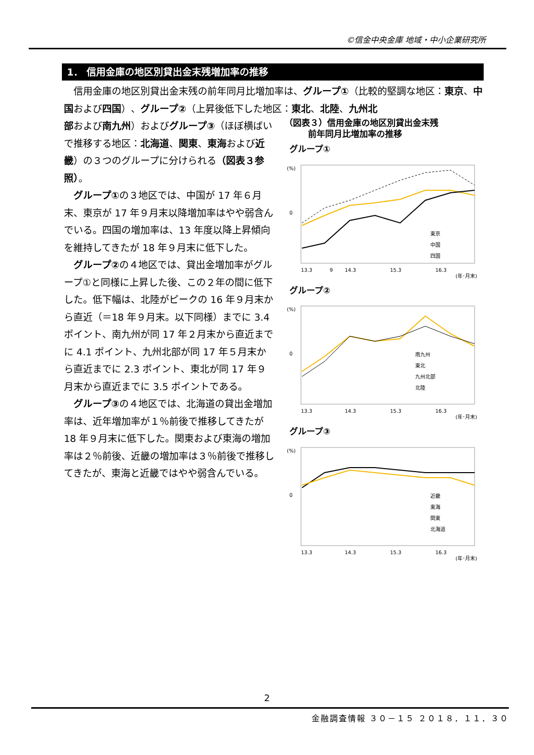©信金中央金庫 地域・中小企業研究所
1． 信用金庫の地区別貸出金末残増加率の推移
信用金庫の地区別貸出金末残の前年同月比増加率は、グループ①（比較的堅調な地区：東京、中国および四国）、グループ②（上昇後低下した地区：東北、北陸、九州北
部および南九州）およびグループ③（ほぼ横ばいで推移する地区：北海道、関東、東海および近畿）の３つのグループに分けられる（図表３参照）。
グループ①の３地区では、中国が 17 年６月末、東京が 17 年９月末以降増加率はやや弱含んでいる。四国の増加率は、13 年度以降上昇傾向を維持してきたが 18 年９月末に低下した。
グループ②の４地区では、貸出金増加率がグループ①と同様に上昇した後、この２年の間に低下した。低下幅は、北陸がピークの 16 年９月末から直近（＝18 年９月末。以下同様）までに 3.4 ポイント、南九州が同 17 年２月末から直近までに 4.1 ポイント、九州北部が同 17 年５月末から直近までに 2.3 ポイント、東北が同 17 年９月末から直近までに 3.5 ポイントである。
グループ③の４地区では、北海道の貸出金増加率は、近年増加率が１％前後で推移してきたが 18 年９月末に低下した。関東および東海の増加率は２％前後、近畿の増加率は３％前後で推移してきたが、東海と近畿ではやや弱含んでいる。
（図表３）信用金庫の地区別貸出金末残
前年同月比増加率の推移
グループ①
(%)
0
東京
中国
四国
13.3
9
14.3
15.3
16.3
(年･月末)
グループ②
(%)
0
南九州
東北
九州北部
北陸
13.3
14.3
15.3
16.3
(年･月末)
グループ③
(%)
0
近畿
東海
関東
北海道
13.3
14.3
15.3
16.3
(年･月末)
2
金融調査情報 ３０－１５ ２０１８．１１．３０